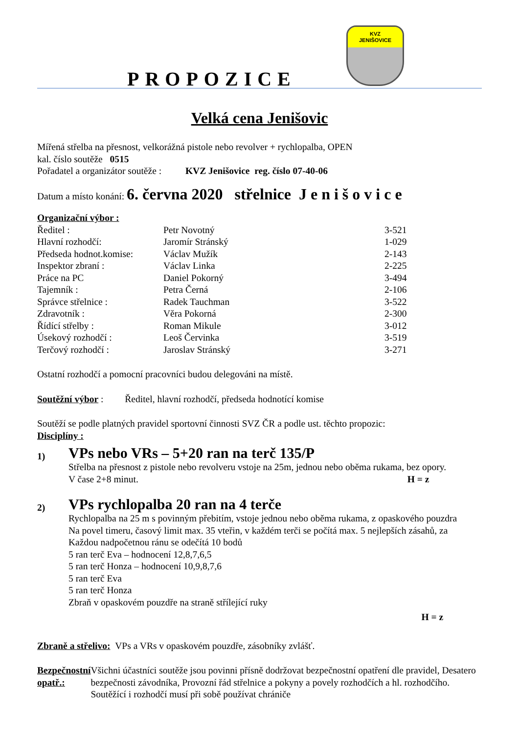KVZ
JENIŠOVICE
PROPOZICE
Velká cena Jenišovic
Mířená střelba na přesnost, velkorážná pistole nebo revolver + rychlopalba, OPEN
kal. číslo soutěže 0515
Pořadatel a organizátor soutěže : KVZ Jenišovice reg. číslo 07-40-06
Datum a místo konání: 6. června 2020 střelnice J e n i š o v i c e
Organizační výbor :
| Ředitel : | Petr Novotný | 3-521 |
| Hlavní rozhodčí: | Jaromír Stránský | 1-029 |
| Předseda hodnot.komise: | Václav Mužík | 2-143 |
| Inspektor zbraní : | Václav Linka | 2-225 |
| Práce na PC | Daniel Pokorný | 3-494 |
| Tajemník : | Petra Černá | 2-106 |
| Správce střelnice : | Radek Tauchman | 3-522 |
| Zdravotník : | Věra Pokorná | 2-300 |
| Řídící střelby : | Roman Mikule | 3-012 |
| Úsekový rozhodčí : | Leoš Červinka | 3-519 |
| Terčový rozhodčí : | Jaroslav Stránský | 3-271 |
Ostatní rozhodčí a pomocní pracovníci budou delegováni na místě.
Soutěžní výbor : Ředitel, hlavní rozhodčí, předseda hodnotící komise
Soutěží se podle platných pravidel sportovní činnosti SVZ ČR a podle ust. těchto propozic:
Disciplíny :
1)
VPs nebo VRs – 5+20 ran na terč 135/P
Střelba na přesnost z pistole nebo revolveru vstoje na 25m, jednou nebo oběma rukama, bez opory.
V čase 2+8 minut. H = z
2)
VPs rychlopalba 20 ran na 4 terče
Rychlopalba na 25 m s povinným přebitím, vstoje jednou nebo oběma rukama, z opaskového pouzdra
Na povel timeru, časový limit max. 35 vteřin, v každém terči se počítá max. 5 nejlepších zásahů, za
Každou nadpočetnou ránu se odečítá 10 bodů
5 ran terč Eva – hodnocení 12,8,7,6,5
5 ran terč Honza – hodnocení 10,9,8,7,6
5 ran terč Eva
5 ran terč Honza
Zbraň v opaskovém pouzdře na straně střílející ruky
H = z
Zbraně a střelivo: VPs a VRs v opaskovém pouzdře, zásobníky zvlášť.
Bezpečnostní opatř.:
Všichni účastníci soutěže jsou povinni přísně dodržovat bezpečnostní opatření dle pravidel, Desatero bezpečnosti závodníka, Provozní řád střelnice a pokyny a povely rozhodčích a hl. rozhodčího. Soutěžící i rozhodčí musí při sobě používat chrániče